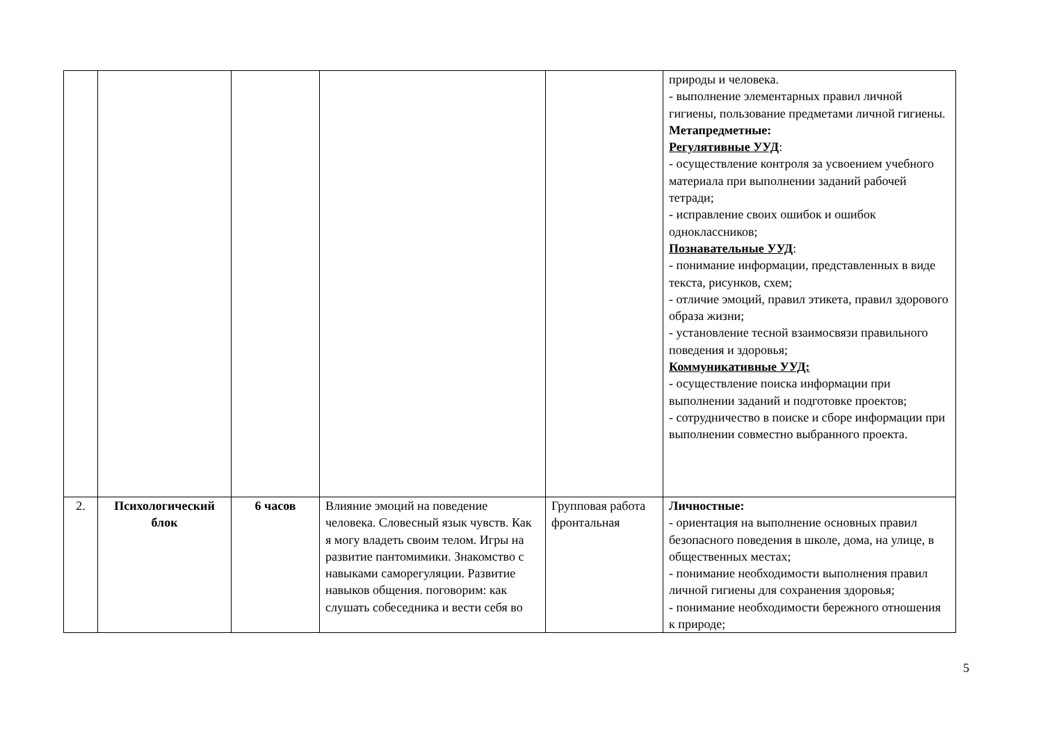| | | | | | природы и человека. - выполнение элементарных правил личной гигиены, пользование предметами личной гигиены. Метапредметные: Регулятивные УУД : - осуществление контроля за усвоением учебного материала при выполнении заданий рабочей тетради; - исправление своих ошибок и ошибок одноклассников; Познавательные УУД : - понимание информации, представленных в виде текста, рисунков, схем; - отличие эмоций, правил этикета, правил здорового образа жизни; - установление тесной взаимосвязи правильного поведения и здоровья; Коммуникативные УУД: - осуществление поиска информации при выполнении заданий и подготовке проектов; - сотрудничество в поиске и сборе информации при выполнении совместно выбранного проекта. |
| 2. | Психологический блок | 6 часов | Влияние эмоций на поведение человека. Словесный язык чувств. Как я могу владеть своим телом. Игры на развитие пантомимики. Знакомство с навыками саморегуляции. Развитие навыков общения. поговорим: как слушать собеседника и вести себя во | Групповая работа фронтальная | Личностные: - ориентация на выполнение основных правил безопасного поведения в школе, дома, на улице, в общественных местах; - понимание необходимости выполнения правил личной гигиены для сохранения здоровья; - понимание необходимости бережного отношения к природе; |
5